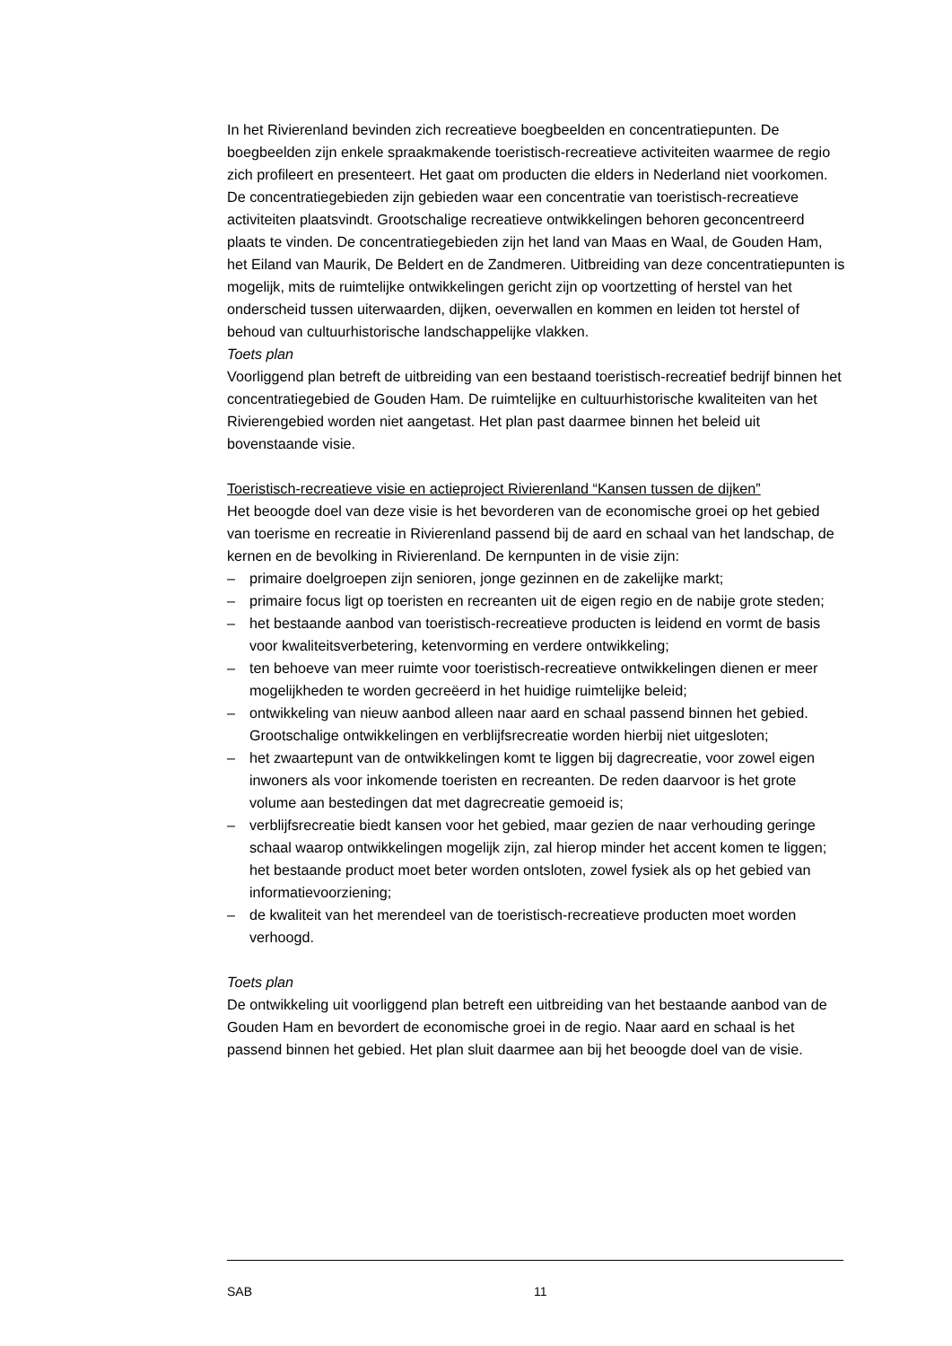In het Rivierenland bevinden zich recreatieve boegbeelden en concentratiepunten. De boegbeelden zijn enkele spraakmakende toeristisch-recreatieve activiteiten waarmee de regio zich profileert en presenteert. Het gaat om producten die elders in Nederland niet voorkomen. De concentratiegebieden zijn gebieden waar een concentratie van toeristisch-recreatieve activiteiten plaatsvindt. Grootschalige recreatieve ontwikkelingen behoren geconcentreerd plaats te vinden. De concentratiegebieden zijn het land van Maas en Waal, de Gouden Ham, het Eiland van Maurik, De Beldert en de Zandmeren. Uitbreiding van deze concentratiepunten is mogelijk, mits de ruimtelijke ontwikkelingen gericht zijn op voortzetting of herstel van het onderscheid tussen uiterwaarden, dijken, oeverwallen en kommen en leiden tot herstel of behoud van cultuurhistorische landschappelijke vlakken.
Toets plan
Voorliggend plan betreft de uitbreiding van een bestaand toeristisch-recreatief bedrijf binnen het concentratiegebied de Gouden Ham. De ruimtelijke en cultuurhistorische kwaliteiten van het Rivierengebied worden niet aangetast. Het plan past daarmee binnen het beleid uit bovenstaande visie.
Toeristisch-recreatieve visie en actieproject Rivierenland “Kansen tussen de dijken”
Het beoogde doel van deze visie is het bevorderen van de economische groei op het gebied van toerisme en recreatie in Rivierenland passend bij de aard en schaal van het landschap, de kernen en de bevolking in Rivierenland. De kernpunten in de visie zijn:
– primaire doelgroepen zijn senioren, jonge gezinnen en de zakelijke markt;
– primaire focus ligt op toeristen en recreanten uit de eigen regio en de nabije grote steden;
– het bestaande aanbod van toeristisch-recreatieve producten is leidend en vormt de basis voor kwaliteitsverbetering, ketenvorming en verdere ontwikkeling;
– ten behoeve van meer ruimte voor toeristisch-recreatieve ontwikkelingen dienen er meer mogelijkheden te worden gecreëerd in het huidige ruimtelijke beleid;
– ontwikkeling van nieuw aanbod alleen naar aard en schaal passend binnen het gebied. Grootschalige ontwikkelingen en verblijfsrecreatie worden hierbij niet uitgesloten;
– het zwaartepunt van de ontwikkelingen komt te liggen bij dagrecreatie, voor zowel eigen inwoners als voor inkomende toeristen en recreanten. De reden daarvoor is het grote volume aan bestedingen dat met dagrecreatie gemoeid is;
– verblijfsrecreatie biedt kansen voor het gebied, maar gezien de naar verhouding geringe schaal waarop ontwikkelingen mogelijk zijn, zal hierop minder het accent komen te liggen; het bestaande product moet beter worden ontsloten, zowel fysiek als op het gebied van informatievoorziening;
– de kwaliteit van het merendeel van de toeristisch-recreatieve producten moet worden verhoogd.
Toets plan
De ontwikkeling uit voorliggend plan betreft een uitbreiding van het bestaande aanbod van de Gouden Ham en bevordert de economische groei in de regio. Naar aard en schaal is het passend binnen het gebied. Het plan sluit daarmee aan bij het beoogde doel van de visie.
SAB 11